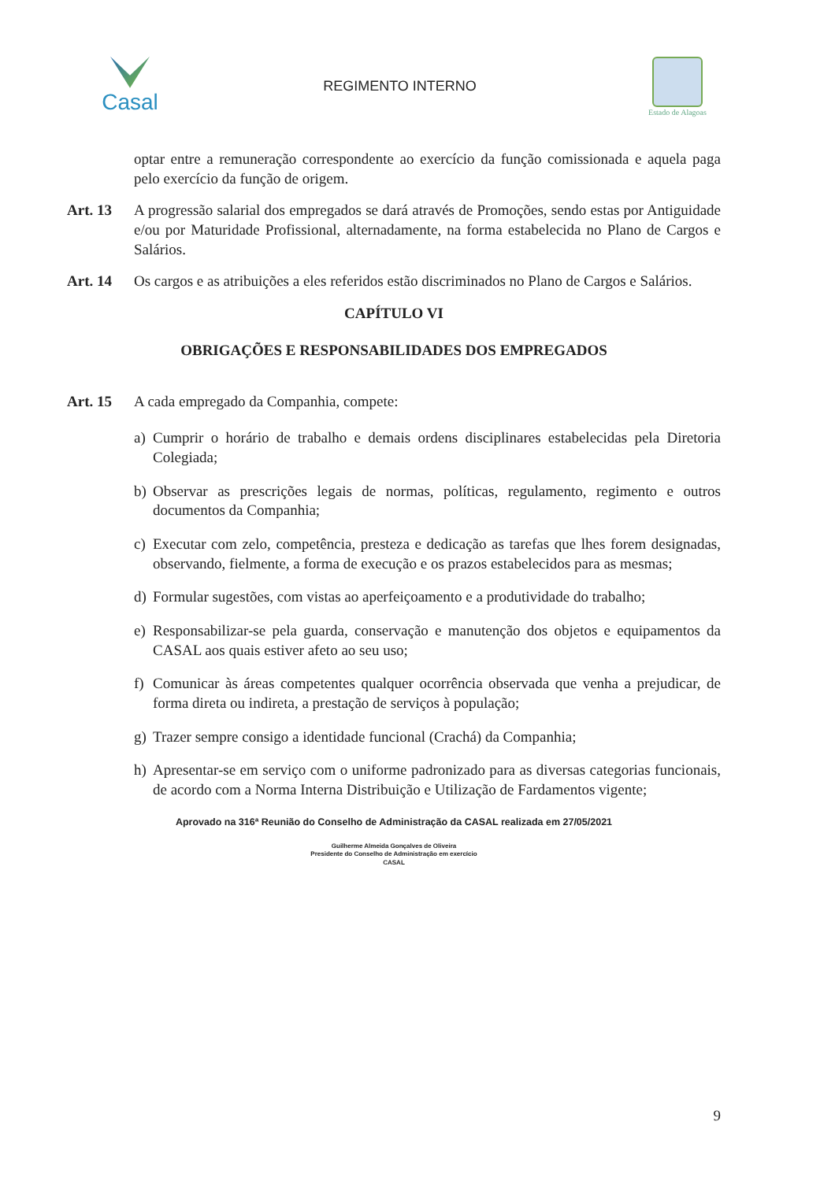Casal
REGIMENTO INTERNO
Estado de Alagoas
optar entre a remuneração correspondente ao exercício da função comissionada e aquela paga pelo exercício da função de origem.
Art. 13 A progressão salarial dos empregados se dará através de Promoções, sendo estas por Antiguidade e/ou por Maturidade Profissional, alternadamente, na forma estabelecida no Plano de Cargos e Salários.
Art. 14 Os cargos e as atribuições a eles referidos estão discriminados no Plano de Cargos e Salários.
CAPÍTULO VI
OBRIGAÇÕES E RESPONSABILIDADES DOS EMPREGADOS
Art. 15 A cada empregado da Companhia, compete:
a) Cumprir o horário de trabalho e demais ordens disciplinares estabelecidas pela Diretoria Colegiada;
b) Observar as prescrições legais de normas, políticas, regulamento, regimento e outros documentos da Companhia;
c) Executar com zelo, competência, presteza e dedicação as tarefas que lhes forem designadas, observando, fielmente, a forma de execução e os prazos estabelecidos para as mesmas;
d) Formular sugestões, com vistas ao aperfeiçoamento e a produtividade do trabalho;
e) Responsabilizar-se pela guarda, conservação e manutenção dos objetos e equipamentos da CASAL aos quais estiver afeto ao seu uso;
f) Comunicar às áreas competentes qualquer ocorrência observada que venha a prejudicar, de forma direta ou indireta, a prestação de serviços à população;
g) Trazer sempre consigo a identidade funcional (Crachá) da Companhia;
h) Apresentar-se em serviço com o uniforme padronizado para as diversas categorias funcionais, de acordo com a Norma Interna Distribuição e Utilização de Fardamentos vigente;
Aprovado na 316ª Reunião do Conselho de Administração da CASAL realizada em 27/05/2021
Guilherme Almeida Gonçalves de Oliveira
Presidente do Conselho de Administração em exercício
CASAL
9